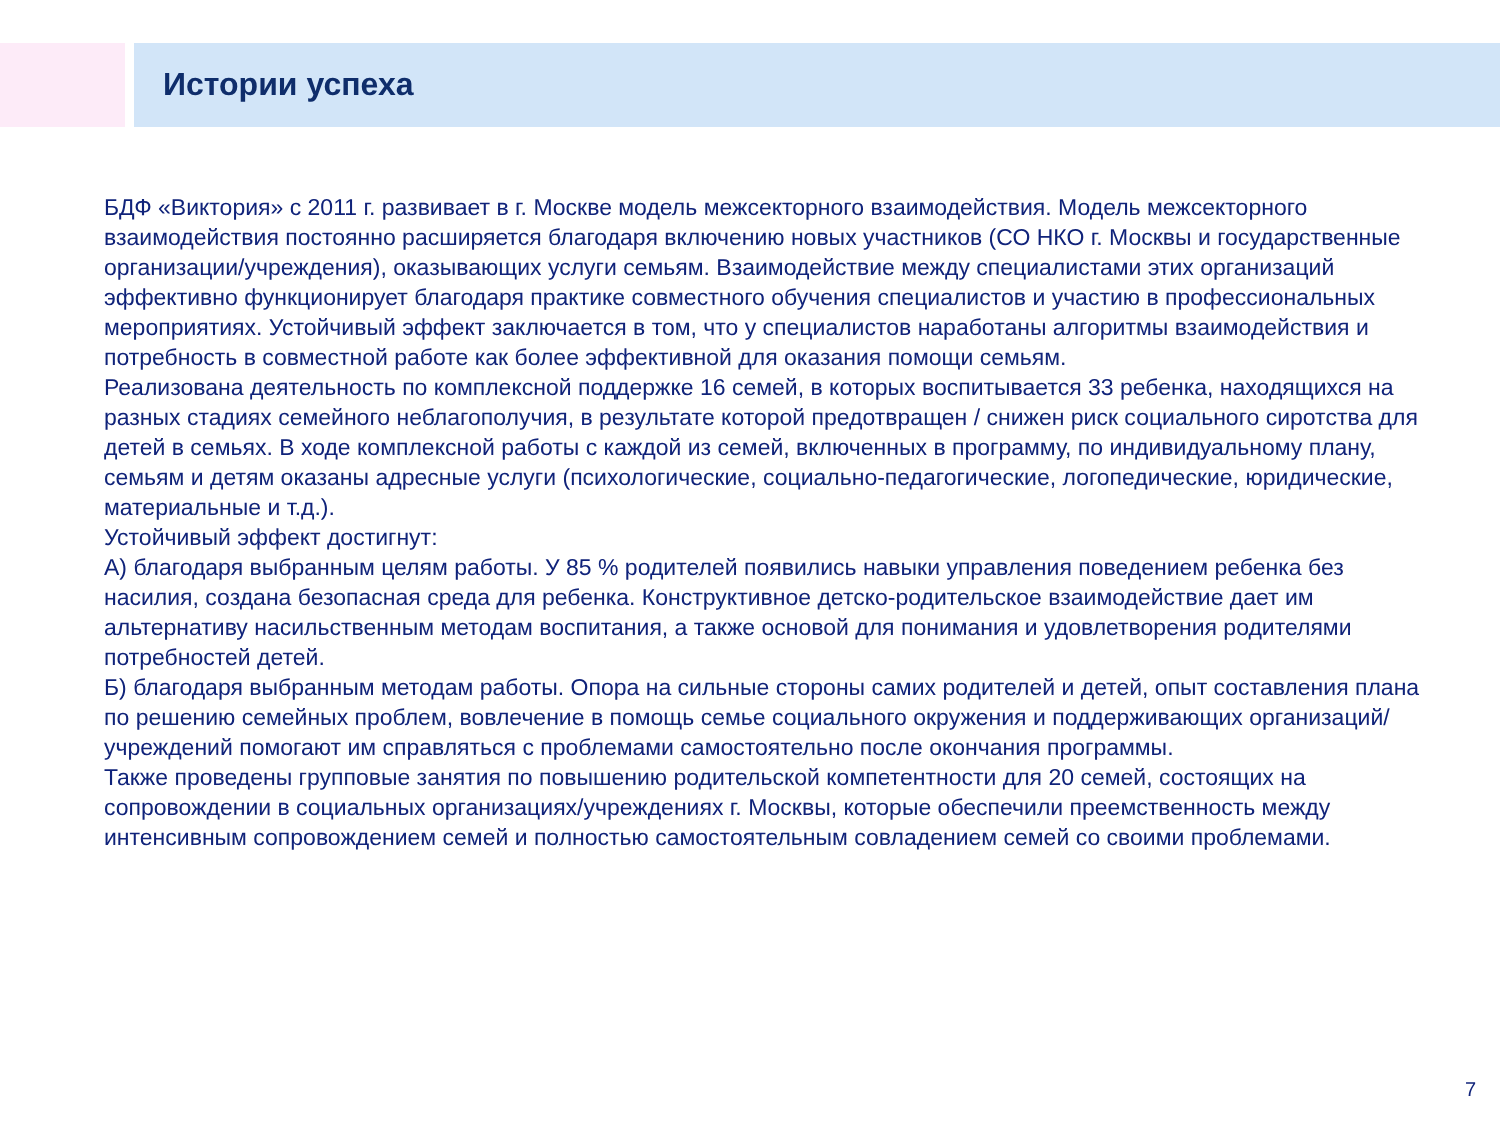Истории успеха
БДФ «Виктория» с 2011 г. развивает в г. Москве модель межсекторного взаимодействия. Модель межсекторного взаимодействия постоянно расширяется благодаря включению новых участников (СО НКО г. Москвы и государственные организации/учреждения), оказывающих услуги семьям. Взаимодействие между специалистами этих организаций эффективно функционирует благодаря практике совместного обучения специалистов и участию в профессиональных мероприятиях. Устойчивый эффект заключается в том, что у специалистов наработаны алгоритмы взаимодействия и потребность в совместной работе как более эффективной для оказания помощи семьям.
Реализована деятельность по комплексной поддержке 16 семей, в которых воспитывается 33 ребенка, находящихся на разных стадиях семейного неблагополучия, в результате которой предотвращен / снижен риск социального сиротства для детей в семьях. В ходе комплексной работы с каждой из семей, включенных в программу, по индивидуальному плану, семьям и детям оказаны адресные услуги (психологические, социально-педагогические, логопедические, юридические, материальные и т.д.).
Устойчивый эффект достигнут:
А) благодаря выбранным целям работы. У 85 % родителей появились навыки управления поведением ребенка без насилия, создана безопасная среда для ребенка. Конструктивное детско-родительское взаимодействие дает им альтернативу насильственным методам воспитания, а также основой для понимания и удовлетворения родителями потребностей детей.
Б) благодаря выбранным методам работы. Опора на сильные стороны самих родителей и детей, опыт составления плана по решению семейных проблем, вовлечение в помощь семье социального окружения и поддерживающих организаций/учреждений помогают им справляться с проблемами самостоятельно после окончания программы.
Также проведены групповые занятия по повышению родительской компетентности для 20 семей, состоящих на сопровождении в социальных организациях/учреждениях г. Москвы, которые обеспечили преемственность между интенсивным сопровождением семей и полностью самостоятельным совладением семей со своими проблемами.
7